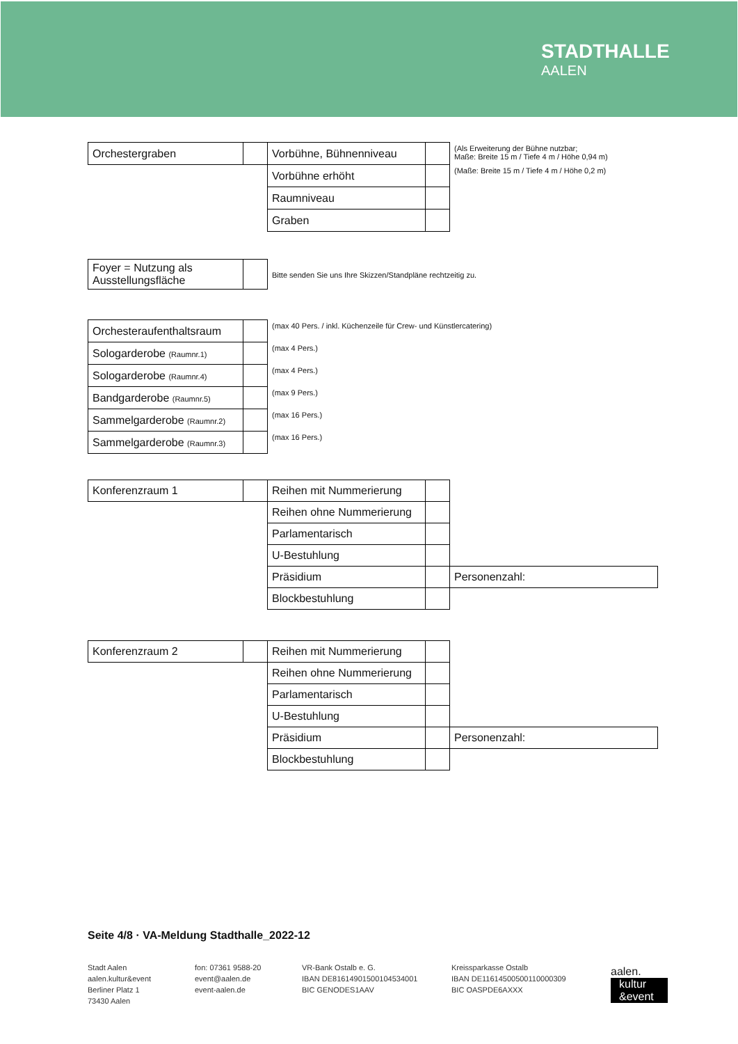STADTHALLE
AALEN
| Orchestergraben | | Vorbühne, Bühnenniveau | | (Als Erweiterung der Bühne nutzbar; Maße: Breite 15 m / Tiefe 4 m / Höhe 0,94 m) |
| | | Vorbühne erhöht | | (Maße: Breite 15 m / Tiefe 4 m / Höhe 0,2 m) |
| | | Raumniveau | | |
| | | Graben | | |
| Foyer = Nutzung als Ausstellungsfläche | | Bitte senden Sie uns Ihre Skizzen/Standpläne rechtzeitig zu. |
| Orchesteraufenthaltsraum | | (max 40 Pers. / inkl. Küchenzeile für Crew- und Künstlercatering) |
| Sologarderobe (Raumnr.1) | | (max 4 Pers.) |
| Sologarderobe (Raumnr.4) | | (max 4 Pers.) |
| Bandgarderobe (Raumnr.5) | | (max 9 Pers.) |
| Sammelgarderobe (Raumnr.2) | | (max 16 Pers.) |
| Sammelgarderobe (Raumnr.3) | | (max 16 Pers.) |
| Konferenzraum 1 | | Reihen mit Nummerierung | | |
| | | Reihen ohne Nummerierung | | |
| | | Parlamentarisch | | |
| | | U-Bestuhlung | | |
| | | Präsidium | | Personenzahl: |
| | | Blockbestuhlung | | |
| Konferenzraum 2 | | Reihen mit Nummerierung | | |
| | | Reihen ohne Nummerierung | | |
| | | Parlamentarisch | | |
| | | U-Bestuhlung | | |
| | | Präsidium | | Personenzahl: |
| | | Blockbestuhlung | | |
Seite 4/8 · VA-Meldung Stadthalle_2022-12
Stadt Aalen
aalen.kultur&event
Berliner Platz 1
73430 Aalen
fon: 07361 9588-20
event@aalen.de
event-aalen.de
VR-Bank Ostalb e. G.
IBAN DE81614901500104534001
BIC GENODES1AAV
Kreissparkasse Ostalb
IBAN DE11614500500110000309
BIC OASPDE6AXXX
aalen.
kultur
&event